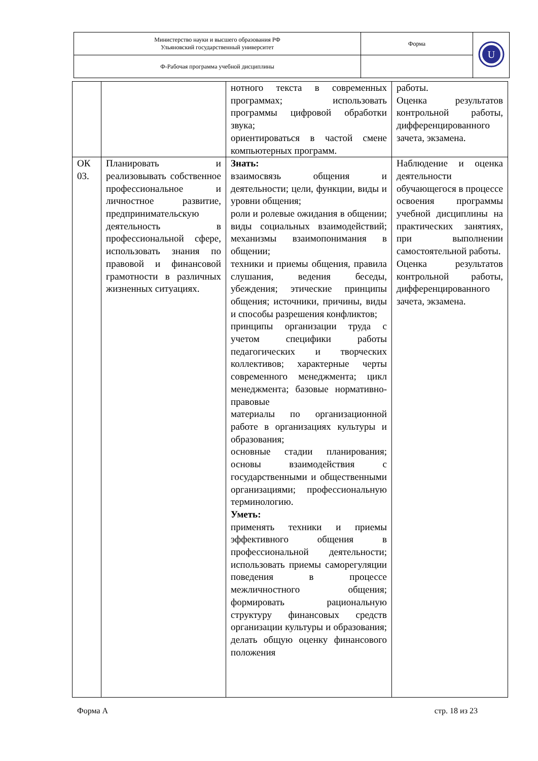| Министерство науки и высшего образования РФ Ульяновский государственный университет | Форма | U |
| Ф-Рабочая программа учебной дисциплины | | |
| | | нотного текста в современных программах; использовать программы цифровой обработки звука; ориентироваться в частой смене компьютерных программ. | работы. Оценка результатов контрольной работы, дифференцированного зачета, экзамена. |
| ОК 03. | Планировать и реализовывать собственное профессиональное и личностное развитие, предпринимательскую деятельность в профессиональной сфере, использовать знания по правовой и финансовой грамотности в различных жизненных ситуациях. | Знать: взаимосвязь общения и деятельности; цели, функции, виды и уровни общения; роли и ролевые ожидания в общении; виды социальных взаимодействий; механизмы взаимопонимания в общении; техники и приемы общения, правила слушания, ведения беседы, убеждения; этические принципы общения; источники, причины, виды и способы разрешения конфликтов; принципы организации труда с учетом специфики работы педагогических и творческих коллективов; характерные черты современного менеджмента; цикл менеджмента; базовые нормативно-правовые материалы по организационной работе в организациях культуры и образования; основные стадии планирования; основы взаимодействия с государственными и общественными организациями; профессиональную терминологию. Уметь: применять техники и приемы эффективного общения в профессиональной деятельности; использовать приемы саморегуляции поведения в процессе межличностного общения; формировать рациональную структуру финансовых средств организации культуры и образования; делать общую оценку финансового положения | Наблюдение и оценка деятельности обучающегося в процессе освоения программы учебной дисциплины на практических занятиях, при выполнении самостоятельной работы. Оценка результатов контрольной работы, дифференцированного зачета, экзамена. |
Форма А стр. 18 из 23